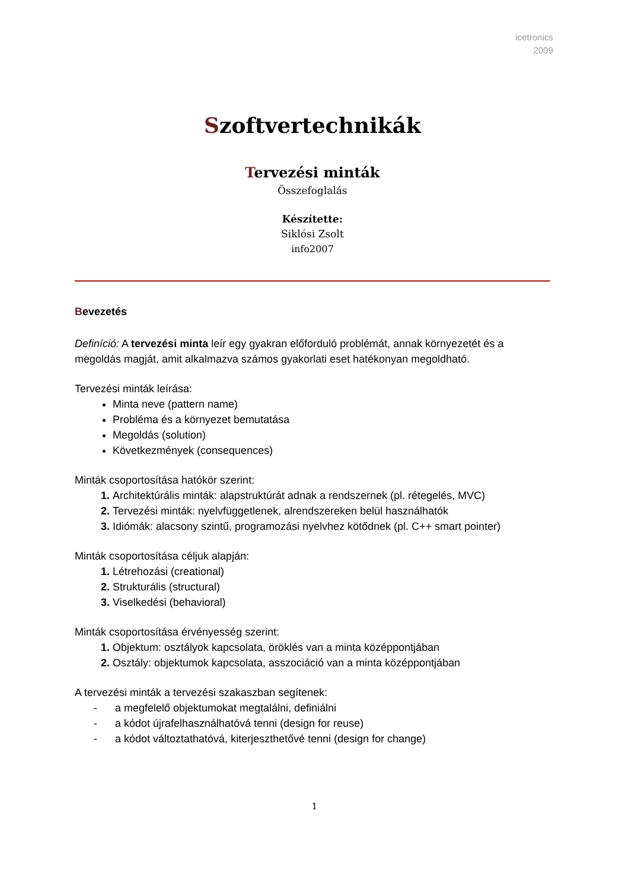icetronics
2009
Szoftvertechnikák
Tervezési minták
Összefoglalás
Készítette:
Siklósi Zsolt
info2007
Bevezetés
Definíció: A tervezési minta leír egy gyakran előforduló problémát, annak környezetét és a megoldás magját, amit alkalmazva számos gyakorlati eset hatékonyan megoldható.
Tervezési minták leírása:
Minta neve (pattern name)
Probléma és a környezet bemutatása
Megoldás (solution)
Következmények (consequences)
Minták csoportosítása hatókör szerint:
Architektúrális minták: alapstruktúrát adnak a rendszernek (pl. rétegelés, MVC)
Tervezési minták: nyelvfüggetlenek, alrendszereken belül használhatók
Idiómák: alacsony szintű, programozási nyelvhez kötődnek (pl. C++ smart pointer)
Minták csoportosítása céljuk alapján:
Létrehozási (creational)
Strukturális (structural)
Viselkedési (behavioral)
Minták csoportosítása érvényesség szerint:
Objektum: osztályok kapcsolata, öröklés van a minta középpontjában
Osztály: objektumok kapcsolata, asszociáció van a minta középpontjában
A tervezési minták a tervezési szakaszban segítenek:
- a megfelelő objektumokat megtalálni, definiálni
- a kódot újrafelhasználhatóvá tenni (design for reuse)
- a kódot változtathatóvá, kiterjeszthetővé tenni (design for change)
1